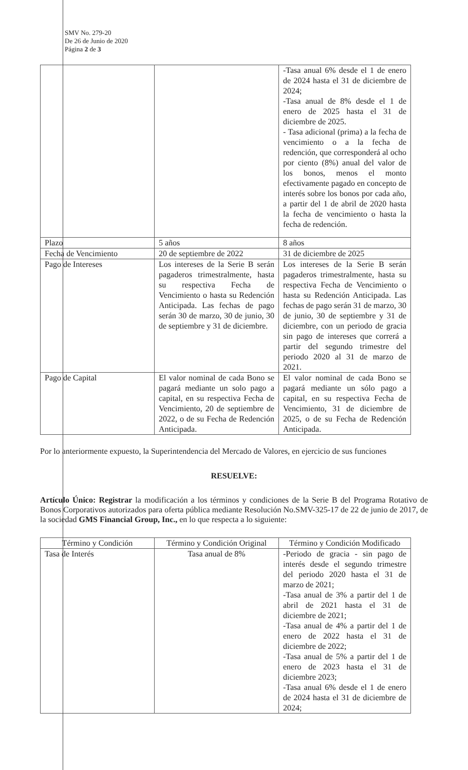SMV No. 279-20
De 26 de Junio de 2020
Página 2 de 3
| | | -Tasa anual 6% desde el 1 de enero de 2024 hasta el 31 de diciembre de 2024; -Tasa anual de 8% desde el 1 de enero de 2025 hasta el 31 de diciembre de 2025. - Tasa adicional (prima) a la fecha de vencimiento o a la fecha de redención, que corresponderá al ocho por ciento (8%) anual del valor de los bonos, menos el monto efectivamente pagado en concepto de interés sobre los bonos por cada año, a partir del 1 de abril de 2020 hasta la fecha de vencimiento o hasta la fecha de redención. |
| Plazo | 5 años | 8 años |
| Fecha de Vencimiento | 20 de septiembre de 2022 | 31 de diciembre de 2025 |
| Pago de Intereses | Los intereses de la Serie B serán pagaderos trimestralmente, hasta su respectiva Fecha de Vencimiento o hasta su Redención Anticipada. Las fechas de pago serán 30 de marzo, 30 de junio, 30 de septiembre y 31 de diciembre. | Los intereses de la Serie B serán pagaderos trimestralmente, hasta su respectiva Fecha de Vencimiento o hasta su Redención Anticipada. Las fechas de pago serán 31 de marzo, 30 de junio, 30 de septiembre y 31 de diciembre, con un periodo de gracia sin pago de intereses que correrá a partir del segundo trimestre del periodo 2020 al 31 de marzo de 2021. |
| Pago de Capital | El valor nominal de cada Bono se pagará mediante un solo pago a capital, en su respectiva Fecha de Vencimiento, 20 de septiembre de 2022, o de su Fecha de Redención Anticipada. | El valor nominal de cada Bono se pagará mediante un sólo pago a capital, en su respectiva Fecha de Vencimiento, 31 de diciembre de 2025, o de su Fecha de Redención Anticipada. |
Por lo anteriormente expuesto, la Superintendencia del Mercado de Valores, en ejercicio de sus funciones
RESUELVE:
Artículo Único: Registrar la modificación a los términos y condiciones de la Serie B del Programa Rotativo de Bonos Corporativos autorizados para oferta pública mediante Resolución No.SMV-325-17 de 22 de junio de 2017, de la sociedad GMS Financial Group, Inc., en lo que respecta a lo siguiente:
| Término y Condición | Término y Condición Original | Término y Condición Modificado |
| --- | --- | --- |
| Tasa de Interés | Tasa anual de 8% | -Periodo de gracia - sin pago de interés desde el segundo trimestre del periodo 2020 hasta el 31 de marzo de 2021; -Tasa anual de 3% a partir del 1 de abril de 2021 hasta el 31 de diciembre de 2021; -Tasa anual de 4% a partir del 1 de enero de 2022 hasta el 31 de diciembre de 2022; -Tasa anual de 5% a partir del 1 de enero de 2023 hasta el 31 de diciembre 2023; -Tasa anual 6% desde el 1 de enero de 2024 hasta el 31 de diciembre de 2024; |